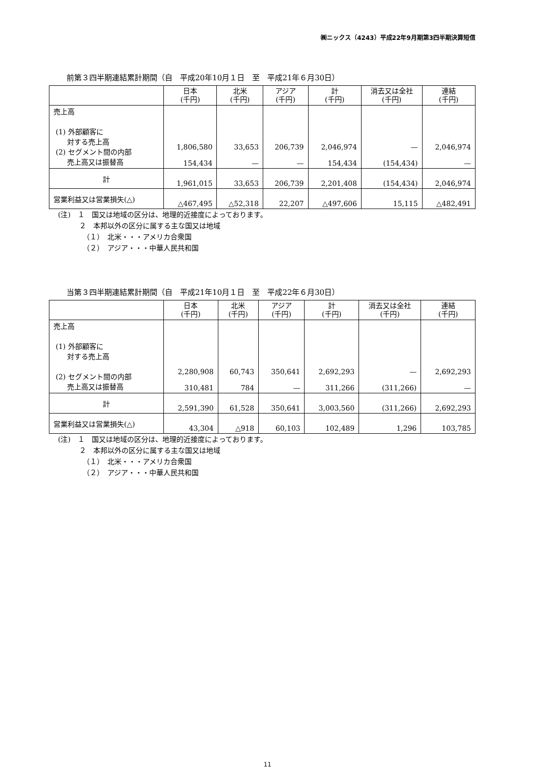㈱ニックス（4243）平成22年9月期第3四半期決算短信
前第３四半期連結累計期間（自　平成20年10月１日　至　平成21年６月30日）
| | 日本 (千円) | 北米 (千円) | アジア (千円) | 計 (千円) | 消去又は全社 (千円) | 連結 (千円) |
| --- | --- | --- | --- | --- | --- | --- |
| 売上高 (1) 外部顧客に 対する売上高 (2) セグメント間の内部 売上高又は振替高 | 1,806,580 154,434 | 33,653 — | 206,739 — | 2,046,974 154,434 | — (154,434) | 2,046,974 — |
| 計 | 1,961,015 | 33,653 | 206,739 | 2,201,408 | (154,434) | 2,046,974 |
| 営業利益又は営業損失(△) | △467,495 | △52,318 | 22,207 | △497,606 | 15,115 | △482,491 |
(注)　１　国又は地域の区分は、地理的近接度によっております。
　　　２　本邦以外の区分に属する主な国又は地域
　　　　（１）　北米・・・アメリカ合衆国
　　　　（２）　アジア・・・中華人民共和国
当第３四半期連結累計期間（自　平成21年10月１日　至　平成22年６月30日）
| | 日本 (千円) | 北米 (千円) | アジア (千円) | 計 (千円) | 消去又は全社 (千円) | 連結 (千円) |
| --- | --- | --- | --- | --- | --- | --- |
| 売上高 (1) 外部顧客に 対する売上高 (2) セグメント間の内部 売上高又は振替高 | 2,280,908 310,481 | 60,743 784 | 350,641 — | 2,692,293 311,266 | — (311,266) | 2,692,293 — |
| 計 | 2,591,390 | 61,528 | 350,641 | 3,003,560 | (311,266) | 2,692,293 |
| 営業利益又は営業損失(△) | 43,304 | △918 | 60,103 | 102,489 | 1,296 | 103,785 |
(注)　１　国又は地域の区分は、地理的近接度によっております。
　　　２　本邦以外の区分に属する主な国又は地域
　　　　（１）　北米・・・アメリカ合衆国
　　　　（２）　アジア・・・中華人民共和国
11